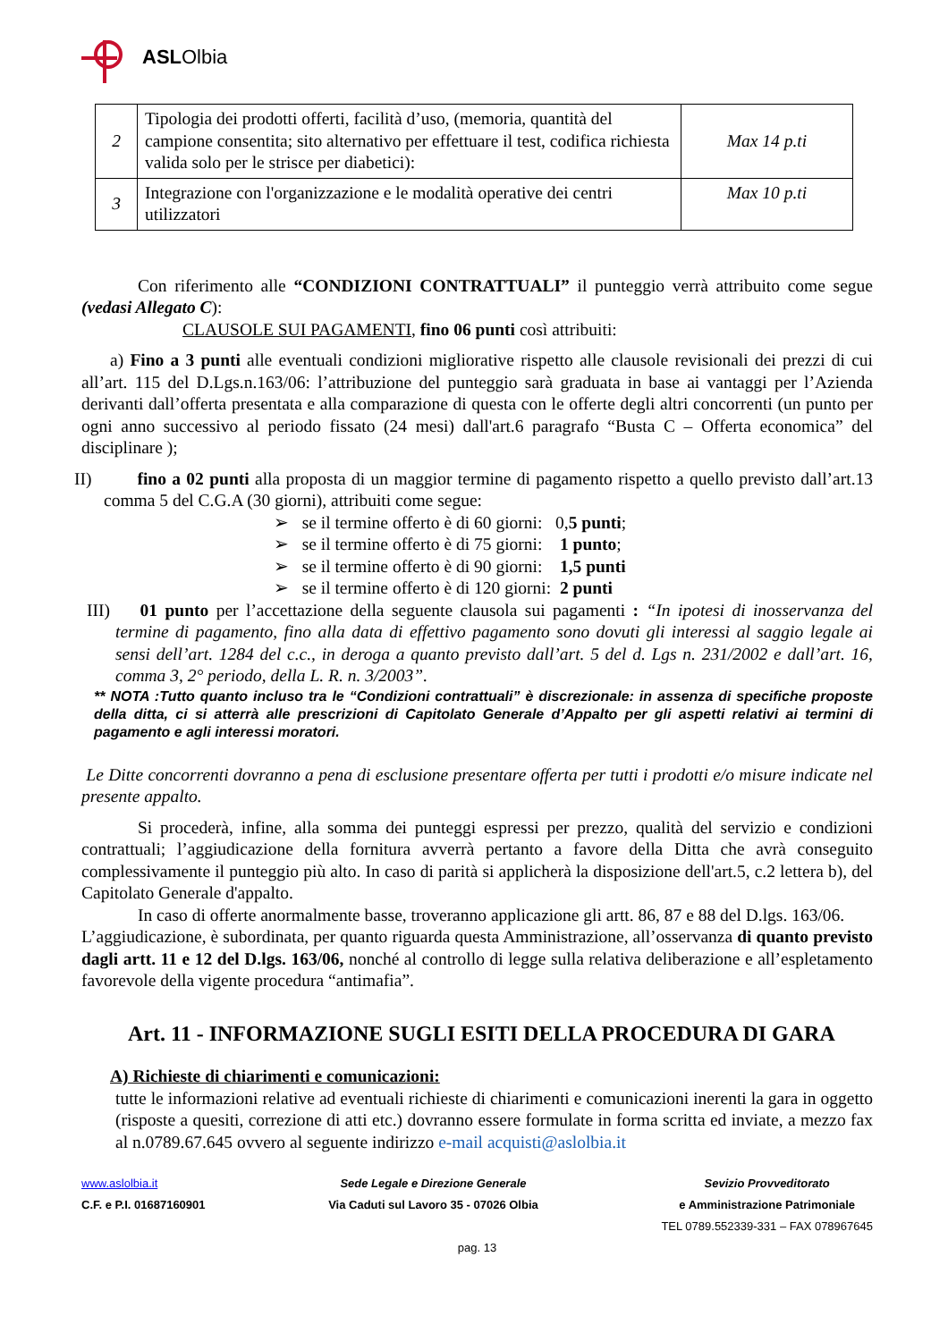ASLOlbia
| 2 | Tipologia dei prodotti offerti, facilità d’uso, (memoria, quantità del campione consentita; sito alternativo per effettuare il test, codifica richiesta valida solo per le strisce per diabetici): | Max 14 p.ti |
| 3 | Integrazione con l'organizzazione e le modalità operative dei centri utilizzatori | Max 10 p.ti |
Con riferimento alle “CONDIZIONI CONTRATTUALI” il punteggio verrà attribuito come segue (vedasi Allegato C):
CLAUSOLE SUI PAGAMENTI, fino 06 punti così attribuiti:
a) Fino a 3 punti alle eventuali condizioni migliorative rispetto alle clausole revisionali dei prezzi di cui all’art. 115 del D.Lgs.n.163/06: l’attribuzione del punteggio sarà graduata in base ai vantaggi per l’Azienda derivanti dall’offerta presentata e alla comparazione di questa con le offerte degli altri concorrenti (un punto per ogni anno successivo al periodo fissato (24 mesi) dall'art.6 paragrafo “Busta C – Offerta economica” del disciplinare );
II) fino a 02 punti alla proposta di un maggior termine di pagamento rispetto a quello previsto dall’art.13 comma 5 del C.G.A (30 giorni), attribuiti come segue:
➢ se il termine offerto è di 60 giorni: 0,5 punti;
➢ se il termine offerto è di 75 giorni: 1 punto;
➢ se il termine offerto è di 90 giorni: 1,5 punti
➢ se il termine offerto è di 120 giorni: 2 punti
III) 01 punto per l’accettazione della seguente clausola sui pagamenti : “In ipotesi di inosservanza del termine di pagamento, fino alla data di effettivo pagamento sono dovuti gli interessi al saggio legale ai sensi dell’art. 1284 del c.c., in deroga a quanto previsto dall’art. 5 del d. Lgs n. 231/2002 e dall’art. 16, comma 3, 2° periodo, della L. R. n. 3/2003”.
** NOTA :Tutto quanto incluso tra le “Condizioni contrattuali” è discrezionale: in assenza di specifiche proposte della ditta, ci si atterrà alle prescrizioni di Capitolato Generale d’Appalto per gli aspetti relativi ai termini di pagamento e agli interessi moratori.
Le Ditte concorrenti dovranno a pena di esclusione presentare offerta per tutti i prodotti e/o misure indicate nel presente appalto.
Si procederà, infine, alla somma dei punteggi espressi per prezzo, qualità del servizio e condizioni contrattuali; l’aggiudicazione della fornitura avverrà pertanto a favore della Ditta che avrà conseguito complessivamente il punteggio più alto. In caso di parità si applicherà la disposizione dell'art.5, c.2 lettera b), del Capitolato Generale d'appalto.
In caso di offerte anormalmente basse, troveranno applicazione gli artt. 86, 87 e 88 del D.lgs. 163/06.
L’aggiudicazione, è subordinata, per quanto riguarda questa Amministrazione, all’osservanza di quanto previsto dagli artt. 11 e 12 del D.lgs. 163/06, nonché al controllo di legge sulla relativa deliberazione e all’espletamento favorevole della vigente procedura “antimafia”.
Art. 11 - INFORMAZIONE SUGLI ESITI DELLA PROCEDURA DI GARA
A) Richieste di chiarimenti e comunicazioni:
tutte le informazioni relative ad eventuali richieste di chiarimenti e comunicazioni inerenti la gara in oggetto (risposte a quesiti, correzione di atti etc.) dovranno essere formulate in forma scritta ed inviate, a mezzo fax al n.0789.67.645 ovvero al seguente indirizzo e-mail acquisti@aslolbia.it
www.aslolbia.it
C.F. e P.I. 01687160901
Sede Legale e Direzione Generale
Via Caduti sul Lavoro 35 - 07026 Olbia
Sevizio Provveditorato
e Amministrazione Patrimoniale
TEL 0789.552339-331 – FAX 078967645
pag. 13